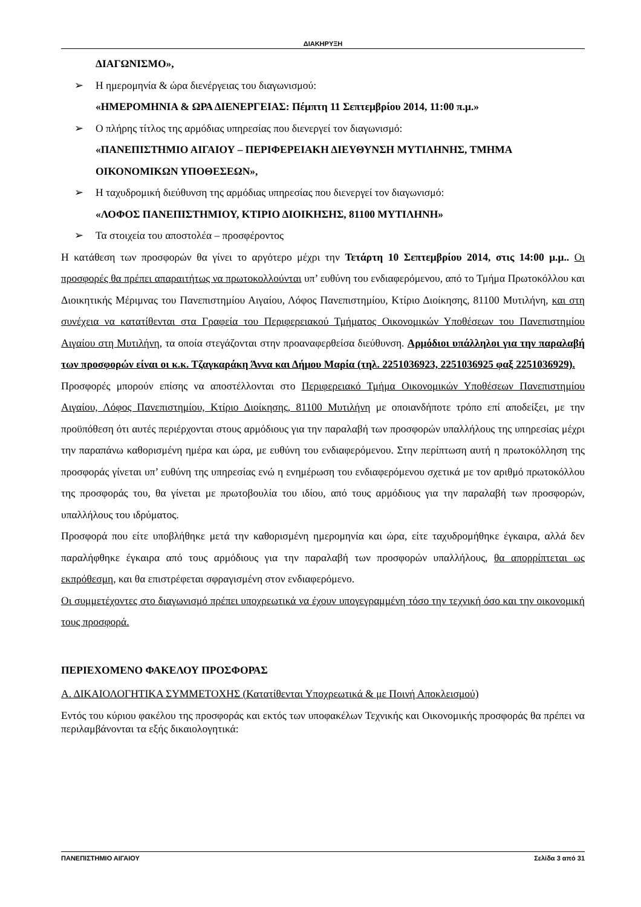ΔΙΑΚΗΡΥΞΗ
ΔΙΑΓΩΝΙΣΜΟ»,
➢ Η ημερομηνία & ώρα διενέργειας του διαγωνισμού:
«ΗΜΕΡΟΜΗΝΙΑ & ΩΡΑ ΔΙΕΝΕΡΓΕΙΑΣ: Πέμπτη 11 Σεπτεμβρίου 2014, 11:00 π.μ.»
➢ Ο πλήρης τίτλος της αρμόδιας υπηρεσίας που διενεργεί τον διαγωνισμό:
«ΠΑΝΕΠΙΣΤΗΜΙΟ ΑΙΓΑΙΟΥ – ΠΕΡΙΦΕΡΕΙΑΚΗ ΔΙΕΥΘΥΝΣΗ ΜΥΤΙΛΗΝΗΣ, ΤΜΗΜΑ ΟΙΚΟΝΟΜΙΚΩΝ ΥΠΟΘΕΣΕΩΝ»,
➢ Η ταχυδρομική διεύθυνση της αρμόδιας υπηρεσίας που διενεργεί τον διαγωνισμό:
«ΛΟΦΟΣ ΠΑΝΕΠΙΣΤΗΜΙΟΥ, ΚΤΙΡΙΟ ΔΙΟΙΚΗΣΗΣ, 81100 ΜΥΤΙΛΗΝΗ»
➢ Τα στοιχεία του αποστολέα – προσφέροντος
Η κατάθεση των προσφορών θα γίνει το αργότερο μέχρι την Τετάρτη 10 Σεπτεμβρίου 2014, στις 14:00 μ.μ.. Οι προσφορές θα πρέπει απαραιτήτως να πρωτοκολλούνται υπ’ ευθύνη του ενδιαφερόμενου, από το Τμήμα Πρωτοκόλλου και Διοικητικής Μέριμνας του Πανεπιστημίου Αιγαίου, Λόφος Πανεπιστημίου, Κτίριο Διοίκησης, 81100 Μυτιλήνη, και στη συνέχεια να κατατίθενται στα Γραφεία του Περιφερειακού Τμήματος Οικονομικών Υποθέσεων του Πανεπιστημίου Αιγαίου στη Μυτιλήνη, τα οποία στεγάζονται στην προαναφερθείσα διεύθυνση. Αρμόδιοι υπάλληλοι για την παραλαβή των προσφορών είναι οι κ.κ. Τζαγκαράκη Άννα και Δήμου Μαρία (τηλ. 2251036923, 2251036925 φαξ 2251036929).
Προσφορές μπορούν επίσης να αποστέλλονται στο Περιφερειακό Τμήμα Οικονομικών Υποθέσεων Πανεπιστημίου Αιγαίου, Λόφος Πανεπιστημίου, Κτίριο Διοίκησης, 81100 Μυτιλήνη με οποιανδήποτε τρόπο επί αποδείξει, με την προϋπόθεση ότι αυτές περιέρχονται στους αρμόδιους για την παραλαβή των προσφορών υπαλλήλους της υπηρεσίας μέχρι την παραπάνω καθορισμένη ημέρα και ώρα, με ευθύνη του ενδιαφερόμενου. Στην περίπτωση αυτή η πρωτοκόλληση της προσφοράς γίνεται υπ’ ευθύνη της υπηρεσίας ενώ η ενημέρωση του ενδιαφερόμενου σχετικά με τον αριθμό πρωτοκόλλου της προσφοράς του, θα γίνεται με πρωτοβουλία του ιδίου, από τους αρμόδιους για την παραλαβή των προσφορών, υπαλλήλους του ιδρύματος.
Προσφορά που είτε υποβλήθηκε μετά την καθορισμένη ημερομηνία και ώρα, είτε ταχυδρομήθηκε έγκαιρα, αλλά δεν παραλήφθηκε έγκαιρα από τους αρμόδιους για την παραλαβή των προσφορών υπαλλήλους, θα απορρίπτεται ως εκπρόθεσμη, και θα επιστρέφεται σφραγισμένη στον ενδιαφερόμενο.
Οι συμμετέχοντες στο διαγωνισμό πρέπει υποχρεωτικά να έχουν υπογεγραμμένη τόσο την τεχνική όσο και την οικονομική τους προσφορά.
ΠΕΡΙΕΧΟΜΕΝΟ ΦΑΚΕΛΟΥ ΠΡΟΣΦΟΡΑΣ
Α. ΔΙΚΑΙΟΛΟΓΗΤΙΚΑ ΣΥΜΜΕΤΟΧΗΣ (Κατατίθενται Υποχρεωτικά & με Ποινή Αποκλεισμού)
Εντός του κύριου φακέλου της προσφοράς και εκτός των υποφακέλων Τεχνικής και Οικονομικής προσφοράς θα πρέπει να περιλαμβάνονται τα εξής δικαιολογητικά:
ΠΑΝΕΠΙΣΤΗΜΙΟ ΑΙΓΑΙΟΥ Σελίδα 3 από 31